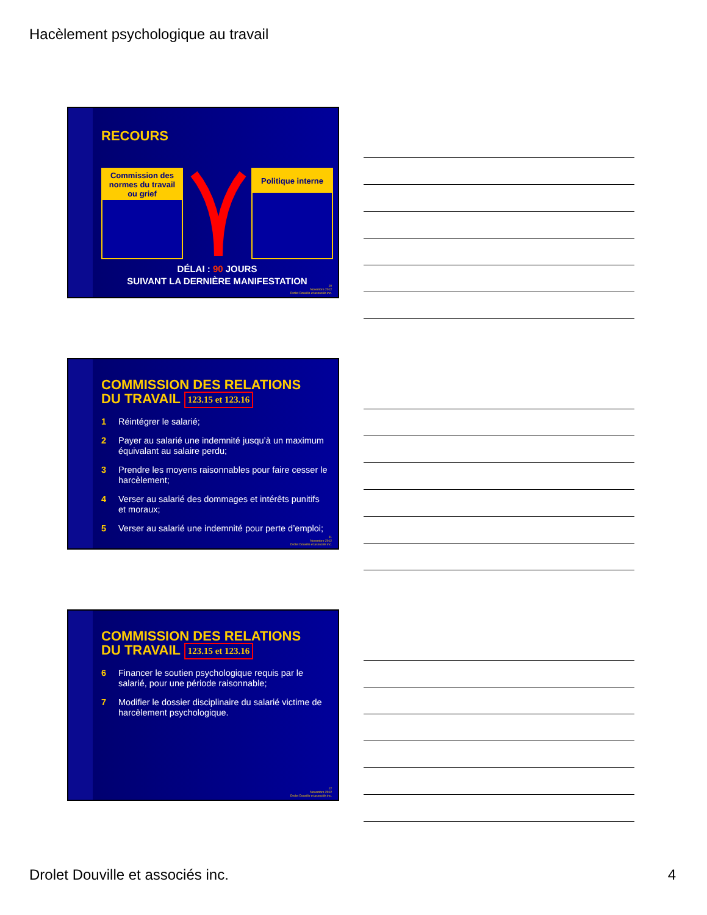Hacèlement psychologique au travail
RECOURS
Commission des normes du travail ou grief
Politique interne
DÉLAI : 90 JOURS
SUIVANT LA DERNIÈRE MANIFESTATION
10
Novembre 2012
Drolet Douville et associés inc.
COMMISSION DES RELATIONS
DU TRAVAIL 123.15 et 123.16
1 Réintégrer le salarié;
2 Payer au salarié une indemnité jusqu’à un maximum équivalant au salaire perdu;
3 Prendre les moyens raisonnables pour faire cesser le harcèlement;
4 Verser au salarié des dommages et intérêts punitifs et moraux;
5 Verser au salarié une indemnité pour perte d’emploi;
11
Novembre 2012
Drolet Douville et associés inc.
COMMISSION DES RELATIONS
DU TRAVAIL 123.15 et 123.16
6 Financer le soutien psychologique requis par le salarié, pour une période raisonnable;
7 Modifier le dossier disciplinaire du salarié victime de harcèlement psychologique.
12
Novembre 2012
Drolet Douville et associés inc.
Drolet Douville et associés inc. 4